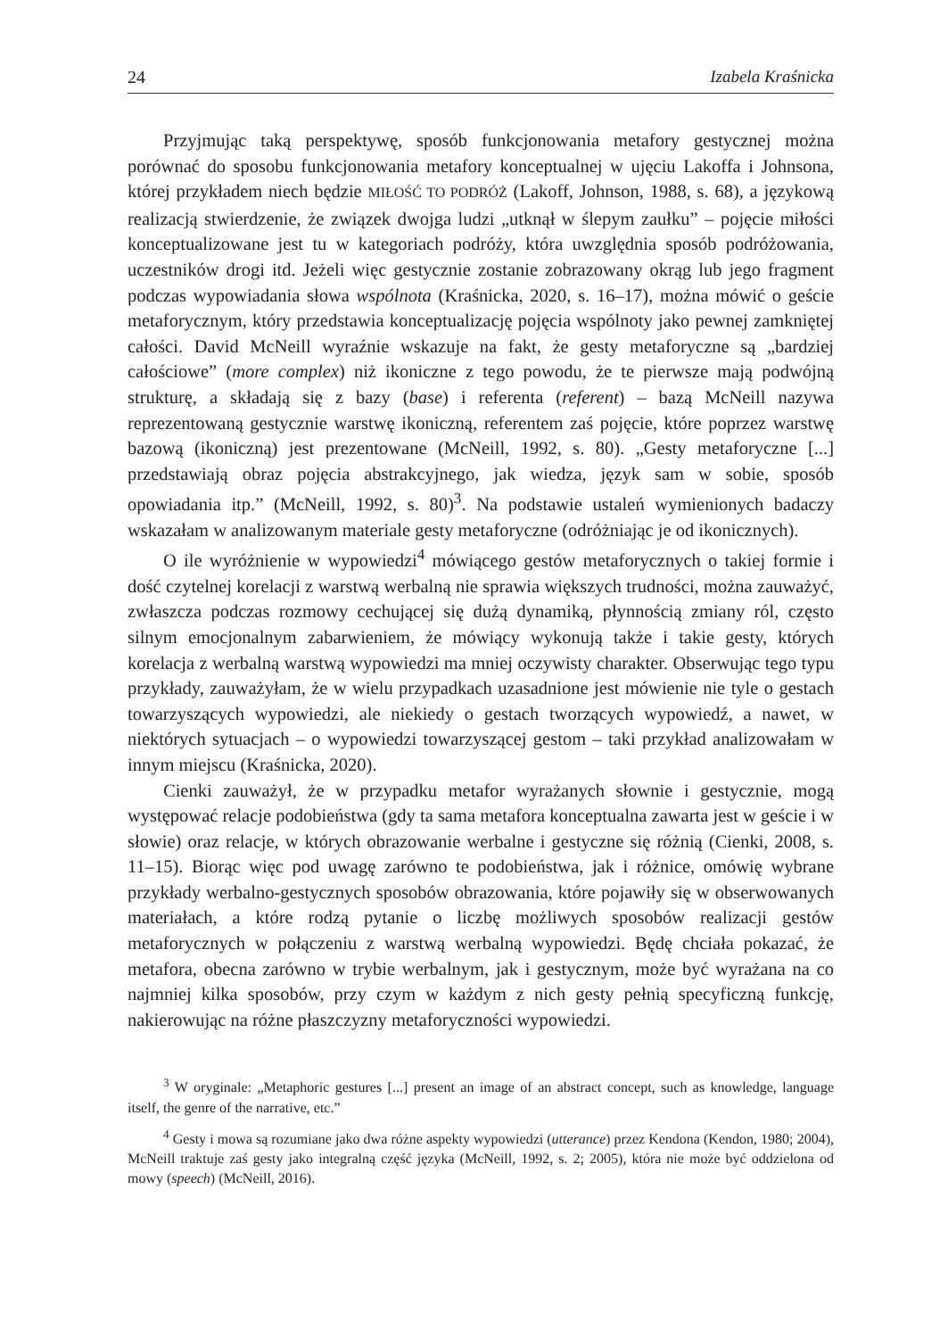24 Izabela Kraśnicka
Przyjmując taką perspektywę, sposób funkcjonowania metafory gestycznej można porównać do sposobu funkcjonowania metafory konceptualnej w ujęciu Lakoffa i Johnsona, której przykładem niech będzie MIŁOŚĆ TO PODRÓŻ (Lakoff, Johnson, 1988, s. 68), a językową realizacją stwierdzenie, że związek dwojga ludzi „utknął w ślepym zaułku” – pojęcie miłości konceptualizowane jest tu w kategoriach podróży, która uwzględnia sposób podróżowania, uczestników drogi itd. Jeżeli więc gestycznie zostanie zobrazowany okrąg lub jego fragment podczas wypowiadania słowa wspólnota (Kraśnicka, 2020, s. 16–17), można mówić o geście metaforycznym, który przedstawia konceptualizację pojęcia wspólnoty jako pewnej zamkniętej całości. David McNeill wyraźnie wskazuje na fakt, że gesty metaforyczne są „bardziej całościowe” (more complex) niż ikoniczne z tego powodu, że te pierwsze mają podwójną strukturę, a składają się z bazy (base) i referenta (referent) – bazą McNeill nazywa reprezentowaną gestycznie warstwę ikoniczną, referentem zaś pojęcie, które poprzez warstwę bazową (ikoniczną) jest prezentowane (McNeill, 1992, s. 80). „Gesty metaforyczne [...] przedstawiają obraz pojęcia abstrakcyjnego, jak wiedza, język sam w sobie, sposób opowiadania itp.” (McNeill, 1992, s. 80)<sup>3</sup>. Na podstawie ustaleń wymienionych badaczy wskazałam w analizowanym materiale gesty metaforyczne (odróżniając je od ikonicznych).
O ile wyróżnienie w wypowiedzi<sup>4</sup> mówiącego gestów metaforycznych o takiej formie i dość czytelnej korelacji z warstwą werbalną nie sprawia większych trudności, można zauważyć, zwłaszcza podczas rozmowy cechującej się dużą dynamiką, płynnością zmiany ról, często silnym emocjonalnym zabarwieniem, że mówiący wykonują także i takie gesty, których korelacja z werbalną warstwą wypowiedzi ma mniej oczywisty charakter. Obserwując tego typu przykłady, zauważyłam, że w wielu przypadkach uzasadnione jest mówienie nie tyle o gestach towarzyszących wypowiedzi, ale niekiedy o gestach tworzących wypowiedź, a nawet, w niektórych sytuacjach – o wypowiedzi towarzyszącej gestom – taki przykład analizowałam w innym miejscu (Kraśnicka, 2020).
Cienki zauważył, że w przypadku metafor wyrażanych słownie i gestycznie, mogą występować relacje podobieństwa (gdy ta sama metafora konceptualna zawarta jest w geście i w słowie) oraz relacje, w których obrazowanie werbalne i gestyczne się różnią (Cienki, 2008, s. 11–15). Biorąc więc pod uwagę zarówno te podobieństwa, jak i różnice, omówię wybrane przykłady werbalno-gestycznych sposobów obrazowania, które pojawiły się w obserwowanych materiałach, a które rodzą pytanie o liczbę możliwych sposobów realizacji gestów metaforycznych w połączeniu z warstwą werbalną wypowiedzi. Będę chciała pokazać, że metafora, obecna zarówno w trybie werbalnym, jak i gestycznym, może być wyrażana na co najmniej kilka sposobów, przy czym w każdym z nich gesty pełnią specyficzną funkcję, nakierowując na różne płaszczyzny metaforyczności wypowiedzi.
<sup>3</sup> W oryginale: „Metaphoric gestures [...] present an image of an abstract concept, such as knowledge, language itself, the genre of the narrative, etc.”
<sup>4</sup> Gesty i mowa są rozumiane jako dwa różne aspekty wypowiedzi (utterance) przez Kendona (Kendon, 1980; 2004), McNeill traktuje zaś gesty jako integralną część języka (McNeill, 1992, s. 2; 2005), która nie może być oddzielona od mowy (speech) (McNeill, 2016).